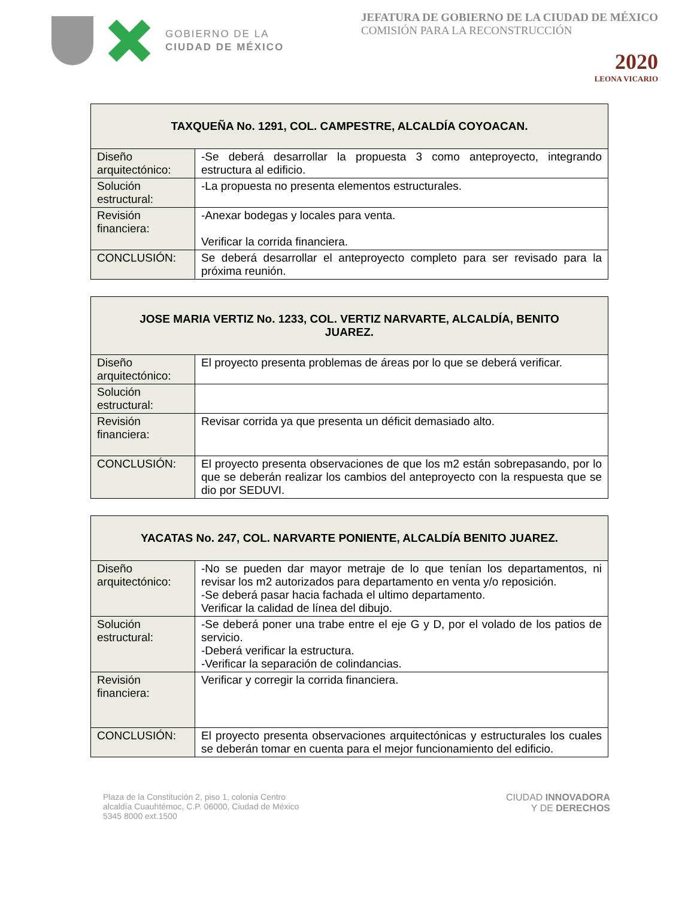GOBIERNO DE LA
CIUDAD DE MÉXICO
JEFATURA DE GOBIERNO DE LA CIUDAD DE MÉXICO
COMISIÓN PARA LA RECONSTRUCCIÓN
2020
LEONA VICARIO
| TAXQUEÑA No. 1291, COL. CAMPESTRE, ALCALDÍA COYOACAN. | |
| --- | --- |
| Diseño arquitectónico: | -Se deberá desarrollar la propuesta 3 como anteproyecto, integrando estructura al edificio. |
| Solución estructural: | -La propuesta no presenta elementos estructurales. |
| Revisión financiera: | -Anexar bodegas y locales para venta. Verificar la corrida financiera. |
| CONCLUSIÓN: | Se deberá desarrollar el anteproyecto completo para ser revisado para la próxima reunión. |
| JOSE MARIA VERTIZ No. 1233, COL. VERTIZ NARVARTE, ALCALDÍA, BENITO JUAREZ. | |
| --- | --- |
| Diseño arquitectónico: | El proyecto presenta problemas de áreas por lo que se deberá verificar. |
| Solución estructural: | |
| Revisión financiera: | Revisar corrida ya que presenta un déficit demasiado alto. |
| CONCLUSIÓN: | El proyecto presenta observaciones de que los m2 están sobrepasando, por lo que se deberán realizar los cambios del anteproyecto con la respuesta que se dio por SEDUVI. |
| YACATAS No. 247, COL. NARVARTE PONIENTE, ALCALDÍA BENITO JUAREZ. | |
| --- | --- |
| Diseño arquitectónico: | -No se pueden dar mayor metraje de lo que tenían los departamentos, ni revisar los m2 autorizados para departamento en venta y/o reposición. -Se deberá pasar hacia fachada el ultimo departamento. Verificar la calidad de línea del dibujo. |
| Solución estructural: | -Se deberá poner una trabe entre el eje G y D, por el volado de los patios de servicio. -Deberá verificar la estructura. -Verificar la separación de colindancias. |
| Revisión financiera: | Verificar y corregir la corrida financiera. |
| CONCLUSIÓN: | El proyecto presenta observaciones arquitectónicas y estructurales los cuales se deberán tomar en cuenta para el mejor funcionamiento del edificio. |
Plaza de la Constitución 2, piso 1, colonia Centro
alcaldía Cuauhtémoc, C.P. 06000, Ciudad de México
5345 8000 ext.1500
CIUDAD INNOVADORA
Y DE DERECHOS